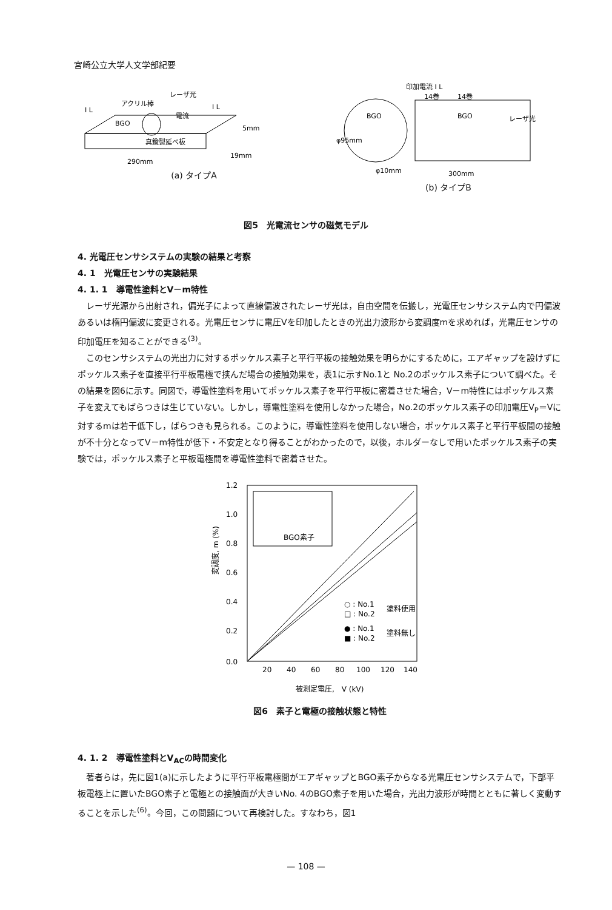宮崎公立大学人文学部紀要
アクリル棒
レーザ光
真鍮製延べ板
290mm
5mm
19mm
電流
BGO
I L
I L
(a) タイプA
印加電流 I L
14巻
14巻
BGO
BGO
レーザ光
φ10mm
300mm
φ95mm
(b) タイプB
図5　光電流センサの磁気モデル
4. 光電圧センサシステムの実験の結果と考察
4. 1　光電圧センサの実験結果
4. 1. 1　導電性塗料とV－m特性
レーザ光源から出射され，偏光子によって直線偏波されたレーザ光は，自由空間を伝搬し，光電圧センサシステム内で円偏波あるいは楕円偏波に変更される。光電圧センサに電圧Vを印加したときの光出力波形から変調度mを求めれば，光電圧センサの印加電圧を知ることができる<sup>(3)</sup>。
このセンサシステムの光出力に対するポッケルス素子と平行平板の接触効果を明らかにするために，エアギャップを設けずにポッケルス素子を直接平行平板電極で挟んだ場合の接触効果を，表1に示すNo.1と No.2のポッケルス素子について調べた。その結果を図6に示す。同図で，導電性塗料を用いてポッケルス素子を平行平板に密着させた場合，V－m特性にはポッケルス素子を変えてもばらつきは生じていない。しかし，導電性塗料を使用しなかった場合，No.2のポッケルス素子の印加電圧V<sub>P</sub>＝Vに対するmは若干低下し，ばらつきも見られる。このように，導電性塗料を使用しない場合，ポッケルス素子と平行平板間の接触が不十分となってV－m特性が低下・不安定となり得ることがわかったので，以後，ホルダーなしで用いたポッケルス素子の実験では，ポッケルス素子と平板電極間を導電性塗料で密着させた。
BGO素子
1.2
1.0
0.8
0.6
0.4
0.2
0.0
20
40
60
80
100
120
140
○ : No.1
□ : No.2
塗料使用
● : No.1
■ : No.2
塗料無し
変調度, m (%)
被測定電圧,　V (kV)
図6　素子と電極の接触状態と特性
4. 1. 2　導電性塗料とV<sub>AC</sub>の時間変化
著者らは，先に図1(a)に示したように平行平板電極間がエアギャップとBGO素子からなる光電圧センサシステムで，下部平板電極上に置いたBGO素子と電極との接触面が大きいNo. 4のBGO素子を用いた場合，光出力波形が時間とともに著しく変動することを示した<sup>(6)</sup>。今回，この問題について再検討した。すなわち，図1
— 108 —